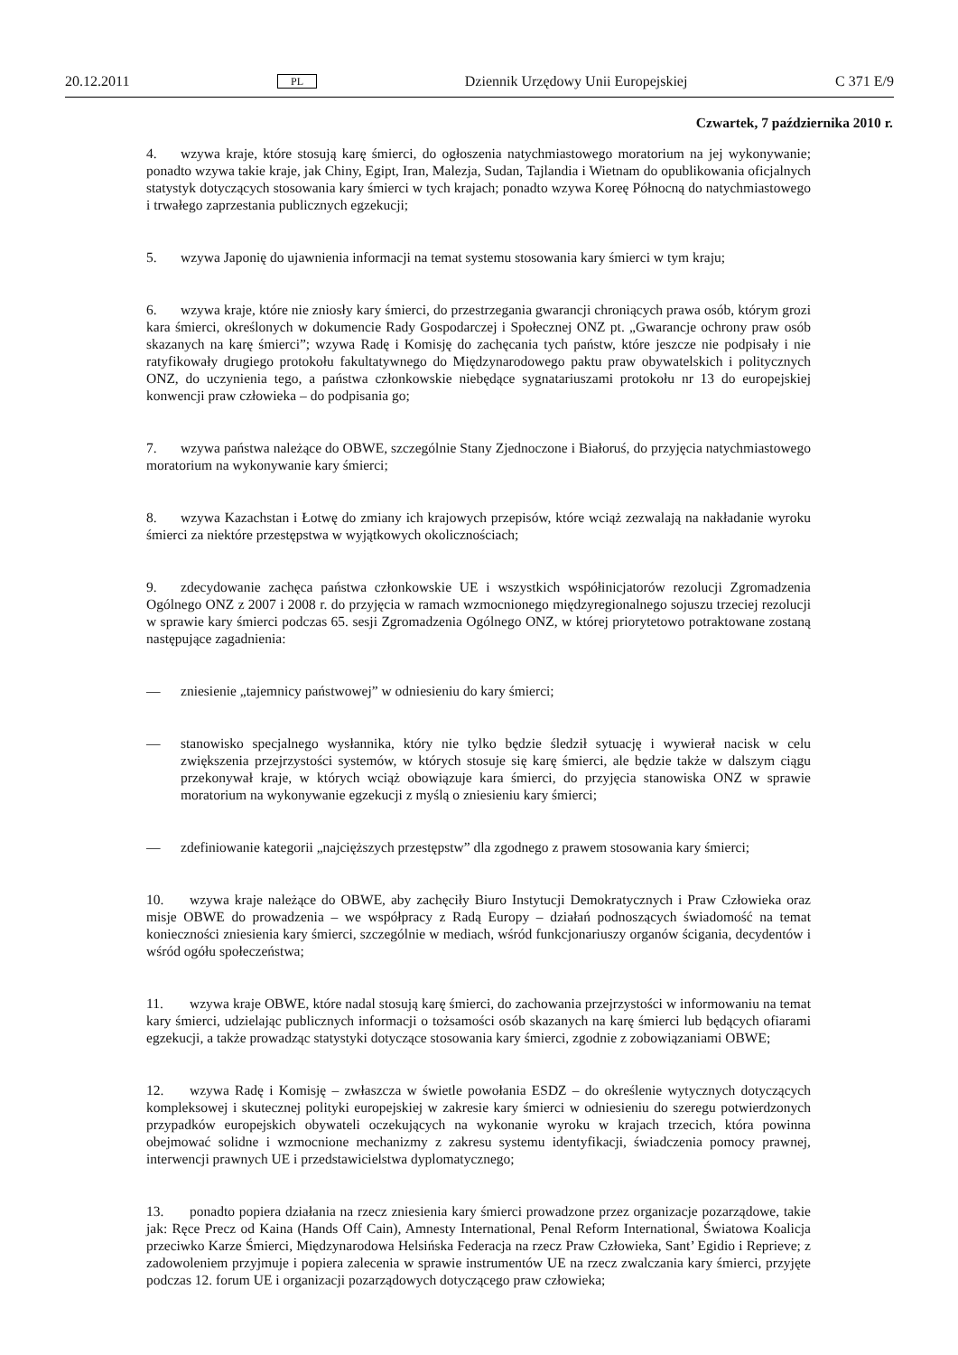20.12.2011 PL Dziennik Urzędowy Unii Europejskiej C 371 E/9
Czwartek, 7 października 2010 r.
4. wzywa kraje, które stosują karę śmierci, do ogłoszenia natychmiastowego moratorium na jej wykonywanie; ponadto wzywa takie kraje, jak Chiny, Egipt, Iran, Malezja, Sudan, Tajlandia i Wietnam do opublikowania oficjalnych statystyk dotyczących stosowania kary śmierci w tych krajach; ponadto wzywa Koreę Północną do natychmiastowego i trwałego zaprzestania publicznych egzekucji;
5. wzywa Japonię do ujawnienia informacji na temat systemu stosowania kary śmierci w tym kraju;
6. wzywa kraje, które nie zniosły kary śmierci, do przestrzegania gwarancji chroniących prawa osób, którym grozi kara śmierci, określonych w dokumencie Rady Gospodarczej i Społecznej ONZ pt. „Gwarancje ochrony praw osób skazanych na karę śmierci”; wzywa Radę i Komisję do zachęcania tych państw, które jeszcze nie podpisały i nie ratyfikowały drugiego protokołu fakultatywnego do Międzynarodowego paktu praw obywatelskich i politycznych ONZ, do uczynienia tego, a państwa członkowskie niebędące sygnatariuszami protokołu nr 13 do europejskiej konwencji praw człowieka – do podpisania go;
7. wzywa państwa należące do OBWE, szczególnie Stany Zjednoczone i Białoruś, do przyjęcia natychmiastowego moratorium na wykonywanie kary śmierci;
8. wzywa Kazachstan i Łotwę do zmiany ich krajowych przepisów, które wciąż zezwalają na nakładanie wyroku śmierci za niektóre przestępstwa w wyjątkowych okolicznościach;
9. zdecydowanie zachęca państwa członkowskie UE i wszystkich współinicjatorów rezolucji Zgromadzenia Ogólnego ONZ z 2007 i 2008 r. do przyjęcia w ramach wzmocnionego międzyregionalnego sojuszu trzeciej rezolucji w sprawie kary śmierci podczas 65. sesji Zgromadzenia Ogólnego ONZ, w której priorytetowo potraktowane zostaną następujące zagadnienia:
— zniesienie „tajemnicy państwowej” w odniesieniu do kary śmierci;
— stanowisko specjalnego wysłannika, który nie tylko będzie śledził sytuację i wywierał nacisk w celu zwiększenia przejrzystości systemów, w których stosuje się karę śmierci, ale będzie także w dalszym ciągu przekonywał kraje, w których wciąż obowiązuje kara śmierci, do przyjęcia stanowiska ONZ w sprawie moratorium na wykonywanie egzekucji z myślą o zniesieniu kary śmierci;
— zdefiniowanie kategorii „najcięższych przestępstw” dla zgodnego z prawem stosowania kary śmierci;
10. wzywa kraje należące do OBWE, aby zachęciły Biuro Instytucji Demokratycznych i Praw Człowieka oraz misje OBWE do prowadzenia – we współpracy z Radą Europy – działań podnoszących świadomość na temat konieczności zniesienia kary śmierci, szczególnie w mediach, wśród funkcjonariuszy organów ścigania, decydentów i wśród ogółu społeczeństwa;
11. wzywa kraje OBWE, które nadal stosują karę śmierci, do zachowania przejrzystości w informowaniu na temat kary śmierci, udzielając publicznych informacji o tożsamości osób skazanych na karę śmierci lub będących ofiarami egzekucji, a także prowadząc statystyki dotyczące stosowania kary śmierci, zgodnie z zobowiązaniami OBWE;
12. wzywa Radę i Komisję – zwłaszcza w świetle powołania ESDZ – do określenie wytycznych dotyczących kompleksowej i skutecznej polityki europejskiej w zakresie kary śmierci w odniesieniu do szeregu potwierdzonych przypadków europejskich obywateli oczekujących na wykonanie wyroku w krajach trzecich, która powinna obejmować solidne i wzmocnione mechanizmy z zakresu systemu identyfikacji, świadczenia pomocy prawnej, interwencji prawnych UE i przedstawicielstwa dyplomatycznego;
13. ponadto popiera działania na rzecz zniesienia kary śmierci prowadzone przez organizacje pozarządowe, takie jak: Ręce Precz od Kaina (Hands Off Cain), Amnesty International, Penal Reform International, Światowa Koalicja przeciwko Karze Śmierci, Międzynarodowa Helsińska Federacja na rzecz Praw Człowieka, Sant’ Egidio i Reprieve; z zadowoleniem przyjmuje i popiera zalecenia w sprawie instrumentów UE na rzecz zwalczania kary śmierci, przyjęte podczas 12. forum UE i organizacji pozarządowych dotyczącego praw człowieka;